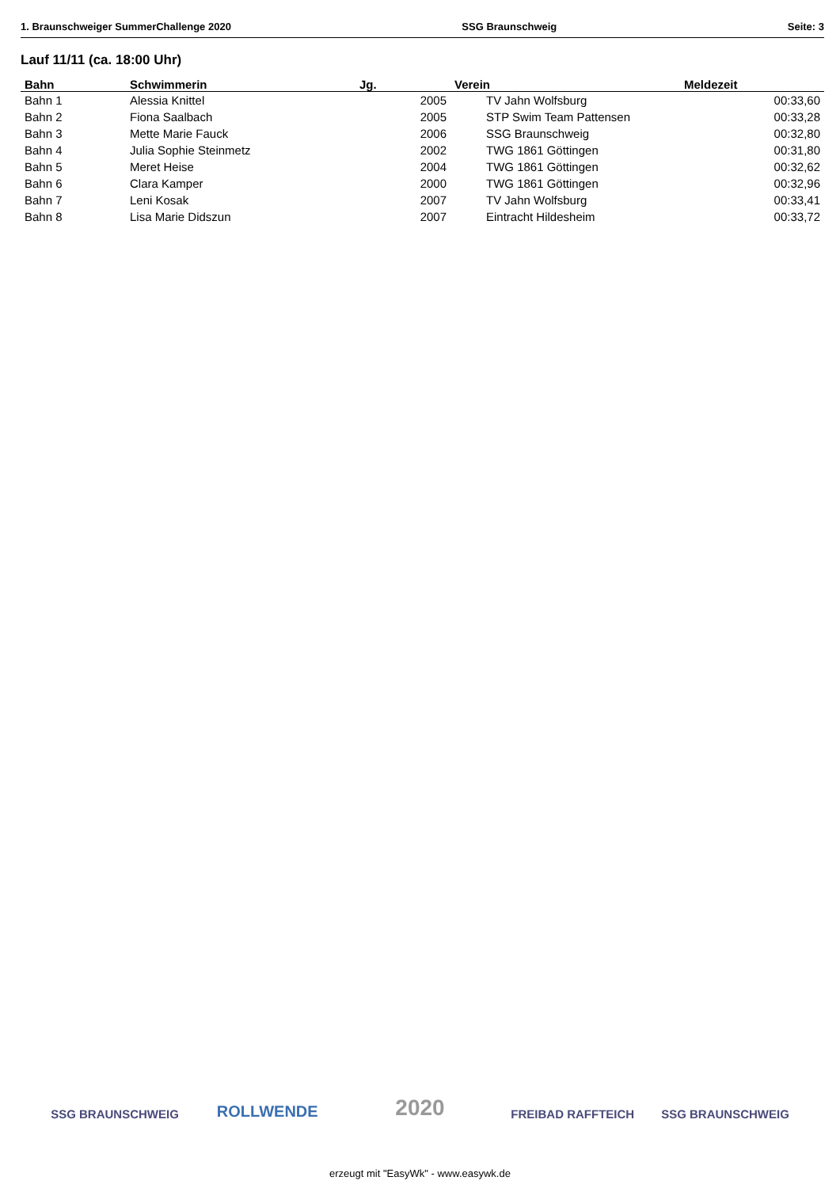1. Braunschweiger SummerChallenge 2020 SSG Braunschweig Seite: 3
Lauf 11/11 (ca. 18:00 Uhr)
| Bahn | Schwimmerin | Jg. | Verein | Meldezeit |
| --- | --- | --- | --- | --- |
| Bahn 1 | Alessia Knittel | 2005 | TV Jahn Wolfsburg | 00:33,60 |
| Bahn 2 | Fiona Saalbach | 2005 | STP Swim Team Pattensen | 00:33,28 |
| Bahn 3 | Mette Marie Fauck | 2006 | SSG Braunschweig | 00:32,80 |
| Bahn 4 | Julia Sophie Steinmetz | 2002 | TWG 1861 Göttingen | 00:31,80 |
| Bahn 5 | Meret Heise | 2004 | TWG 1861 Göttingen | 00:32,62 |
| Bahn 6 | Clara Kamper | 2000 | TWG 1861 Göttingen | 00:32,96 |
| Bahn 7 | Leni Kosak | 2007 | TV Jahn Wolfsburg | 00:33,41 |
| Bahn 8 | Lisa Marie Didszun | 2007 | Eintracht Hildesheim | 00:33,72 |
SSG BRAUNSCHWEIG
ROLLWENDE
2020
FREIBAD RAFFTEICH SSG BRAUNSCHWEIG
erzeugt mit "EasyWk" - www.easywk.de